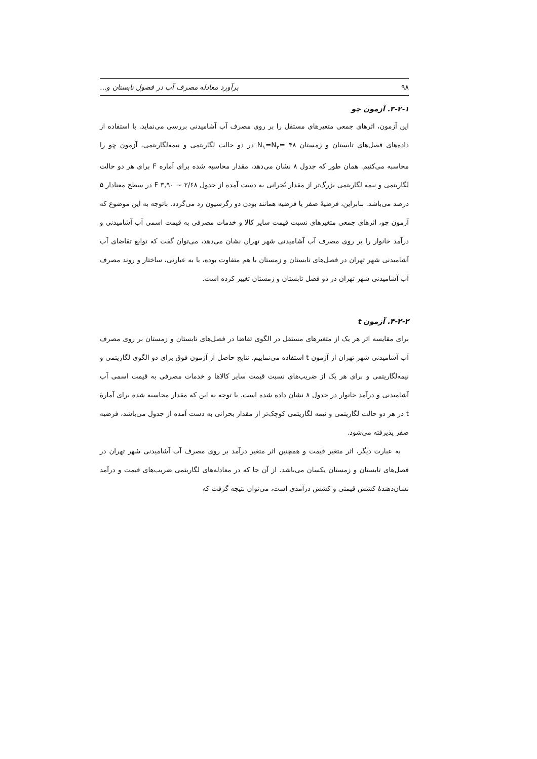۹۸ برآورد معادله مصرف آب در فصول تابستان و...
۳-۲-۱. آزمون چو
این آزمون، اثرهای جمعی متغیرهای مستقل را بر روی مصرف آب آشامیدنی بررسی می‌نماید. با استفاده از داده‌های فصل‌های تابستان و زمستان ۴۸ =N<sub>۱</sub>=N<sub>۲</sub> در دو حالت لگاریتمی و نیمه‌لگاریتمی، آزمون چو را محاسبه می‌کنیم. همان طور که جدول ۸ نشان می‌دهد، مقدار محاسبه شده برای آماره F برای هر دو حالت لگاریتمی و نیمه لگاریتمی بزرگ‌تر از مقدار بُحرانی به دست آمده از جدول ۲/۶۸ ~ F ۳,۹۰ در سطح معنادار ۵ درصد می‌باشد. بنابراین، فرضیهٔ صفر یا فرضیه همانند بودن دو رگرسیون رد می‌گردد. باتوجه به این موضوع که آزمون چو، اثرهای جمعی متغیرهای نسبت قیمت سایر کالا و خدمات مصرفی به قیمت اسمی آب آشامیدنی و درآمد خانوار را بر روی مصرف آب آشامیدنی شهر تهران نشان می‌دهد، می‌توان گفت که توابع تقاضای آب آشامیدنی شهر تهران در فصل‌های تابستان و زمستان با هم متفاوت بوده، یا به عبارتی، ساختار و روند مصرف آب آشامیدنی شهر تهران در دو فصل تابستان و زمستان تغییر کرده است.
۳-۲-۲. آزمون t
برای مقایسه اثر هر یک از متغیرهای مستقل در الگوی تقاضا در فصل‌های تابستان و زمستان بر روی مصرف آب آشامیدنی شهر تهران از آزمون t استفاده می‌نماییم. نتایج حاصل از آزمون فوق برای دو الگوی لگاریتمی و نیمه‌لگاریتمی و برای هر یک از ضریب‌های نسبت قیمت سایر کالاها و خدمات مصرفی به قیمت اسمی آب آشامیدنی و درآمد خانوار در جدول ۸ نشان داده شده است. با توجه به این که مقدار محاسبه شده برای آمارهٔ t در هر دو حالت لگاریتمی و نیمه لگاریتمی کوچک‌تر از مقدار بحرانی به دست آمده از جدول می‌باشد، فرضیه صفر پذیرفته می‌شود.
به عبارت دیگر، اثر متغیر قیمت و همچنین اثر متغیر درآمد بر روی مصرف آب آشامیدنی شهر تهران در فصل‌های تابستان و زمستان یکسان می‌باشد. از آن جا که در معادله‌های لگاریتمی ضریب‌های قیمت و درآمد نشان‌دهندهٔ کشش قیمتی و کشش درآمدی است، می‌توان نتیجه گرفت که